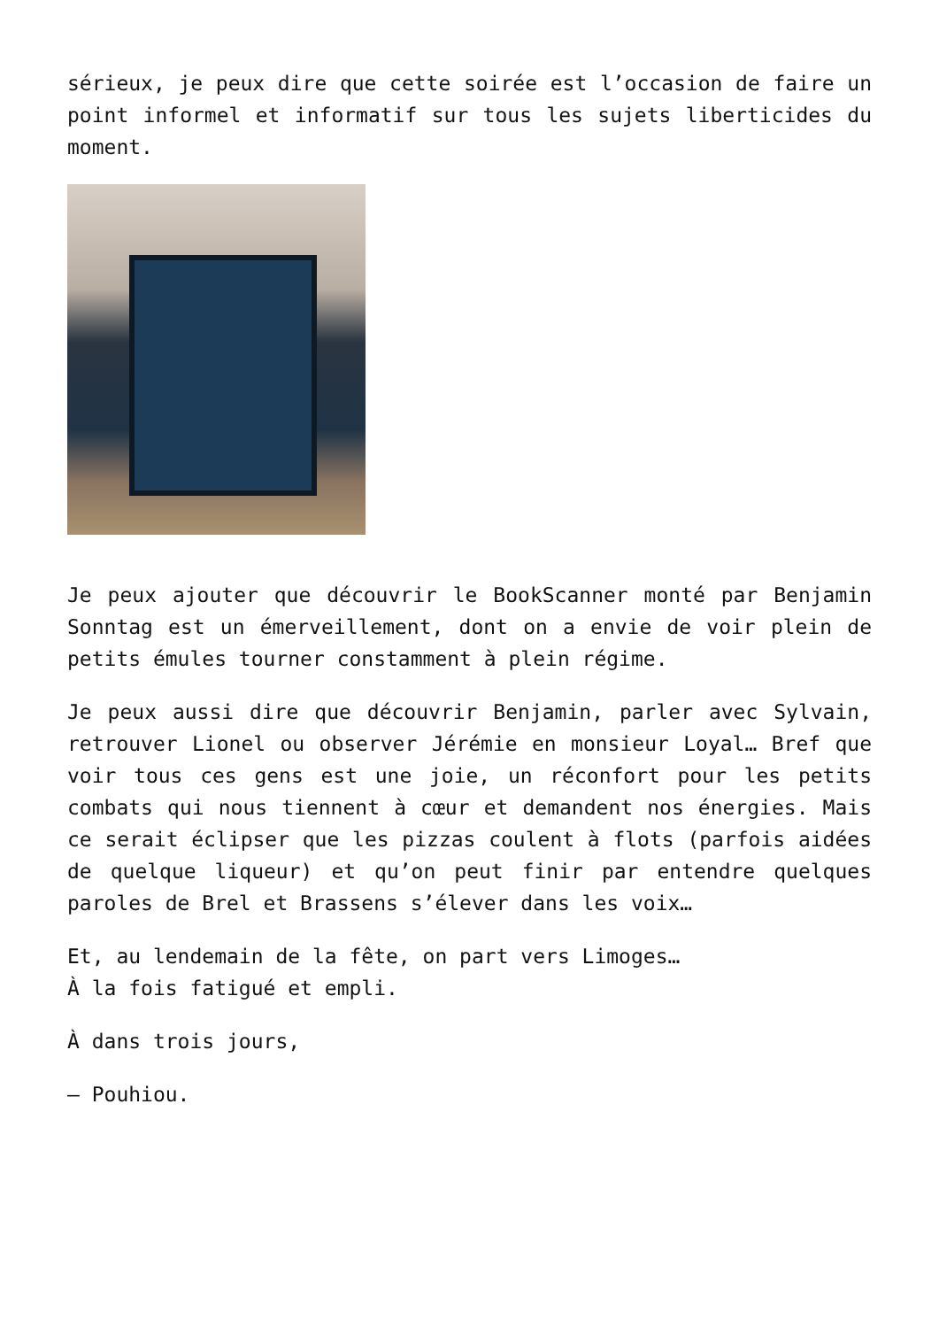sérieux, je peux dire que cette soirée est l’occasion de faire un point informel et informatif sur tous les sujets liberticides du moment.
Je peux ajouter que découvrir le BookScanner monté par Benjamin Sonntag est un émerveillement, dont on a envie de voir plein de petits émules tourner constamment à plein régime.
Je peux aussi dire que découvrir Benjamin, parler avec Sylvain, retrouver Lionel ou observer Jérémie en monsieur Loyal… Bref que voir tous ces gens est une joie, un réconfort pour les petits combats qui nous tiennent à cœur et demandent nos énergies. Mais ce serait éclipser que les pizzas coulent à flots (parfois aidées de quelque liqueur) et qu’on peut finir par entendre quelques paroles de Brel et Brassens s’élever dans les voix…
Et, au lendemain de la fête, on part vers Limoges…
À la fois fatigué et empli.
À dans trois jours,
— Pouhiou.